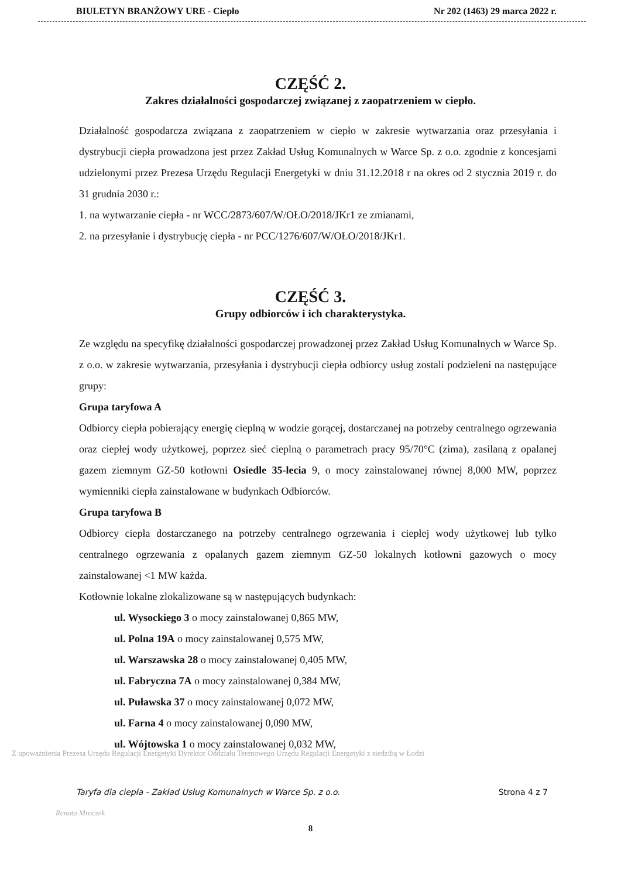BIULETYN BRANŻOWY URE - Ciepło Nr 202 (1463) 29 marca 2022 r.
CZĘŚĆ 2.
Zakres działalności gospodarczej związanej z zaopatrzeniem w ciepło.
Działalność gospodarcza związana z zaopatrzeniem w ciepło w zakresie wytwarzania oraz przesyłania i dystrybucji ciepła prowadzona jest przez Zakład Usług Komunalnych w Warce Sp. z o.o. zgodnie z koncesjami udzielonymi przez Prezesa Urzędu Regulacji Energetyki w dniu 31.12.2018 r na okres od 2 stycznia 2019 r. do 31 grudnia 2030 r.:
1. na wytwarzanie ciepła - nr WCC/2873/607/W/OŁO/2018/JKr1 ze zmianami,
2. na przesyłanie i dystrybucję ciepła - nr PCC/1276/607/W/OŁO/2018/JKr1.
CZĘŚĆ 3.
Grupy odbiorców i ich charakterystyka.
Ze względu na specyfikę działalności gospodarczej prowadzonej przez Zakład Usług Komunalnych w Warce Sp. z o.o. w zakresie wytwarzania, przesyłania i dystrybucji ciepła odbiorcy usług zostali podzieleni na następujące grupy:
Grupa taryfowa A
Odbiorcy ciepła pobierający energię cieplną w wodzie gorącej, dostarczanej na potrzeby centralnego ogrzewania oraz ciepłej wody użytkowej, poprzez sieć cieplną o parametrach pracy 95/70°C (zima), zasilaną z opalanej gazem ziemnym GZ-50 kotłowni Osiedle 35-lecia 9, o mocy zainstalowanej równej 8,000 MW, poprzez wymienniki ciepła zainstalowane w budynkach Odbiorców.
Grupa taryfowa B
Odbiorcy ciepła dostarczanego na potrzeby centralnego ogrzewania i ciepłej wody użytkowej lub tylko centralnego ogrzewania z opalanych gazem ziemnym GZ-50 lokalnych kotłowni gazowych o mocy zainstalowanej <1 MW każda.
Kotłownie lokalne zlokalizowane są w następujących budynkach:
ul. Wysockiego 3 o mocy zainstalowanej 0,865 MW,
ul. Polna 19A o mocy zainstalowanej 0,575 MW,
ul. Warszawska 28 o mocy zainstalowanej 0,405 MW,
ul. Fabryczna 7A o mocy zainstalowanej 0,384 MW,
ul. Puławska 37 o mocy zainstalowanej 0,072 MW,
ul. Farna 4 o mocy zainstalowanej 0,090 MW,
ul. Wójtowska 1 o mocy zainstalowanej 0,032 MW,
Z upoważnienia Prezesa Urzędu Regulacji Energetyki Dyrektor Oddziału Terenowego Urzędu Regulacji Energetyki z siedzibą w Łodzi
Taryfa dla ciepła - Zakład Usług Komunalnych w Warce Sp. z o.o. Strona 4 z 7
Renata Mroczek
8